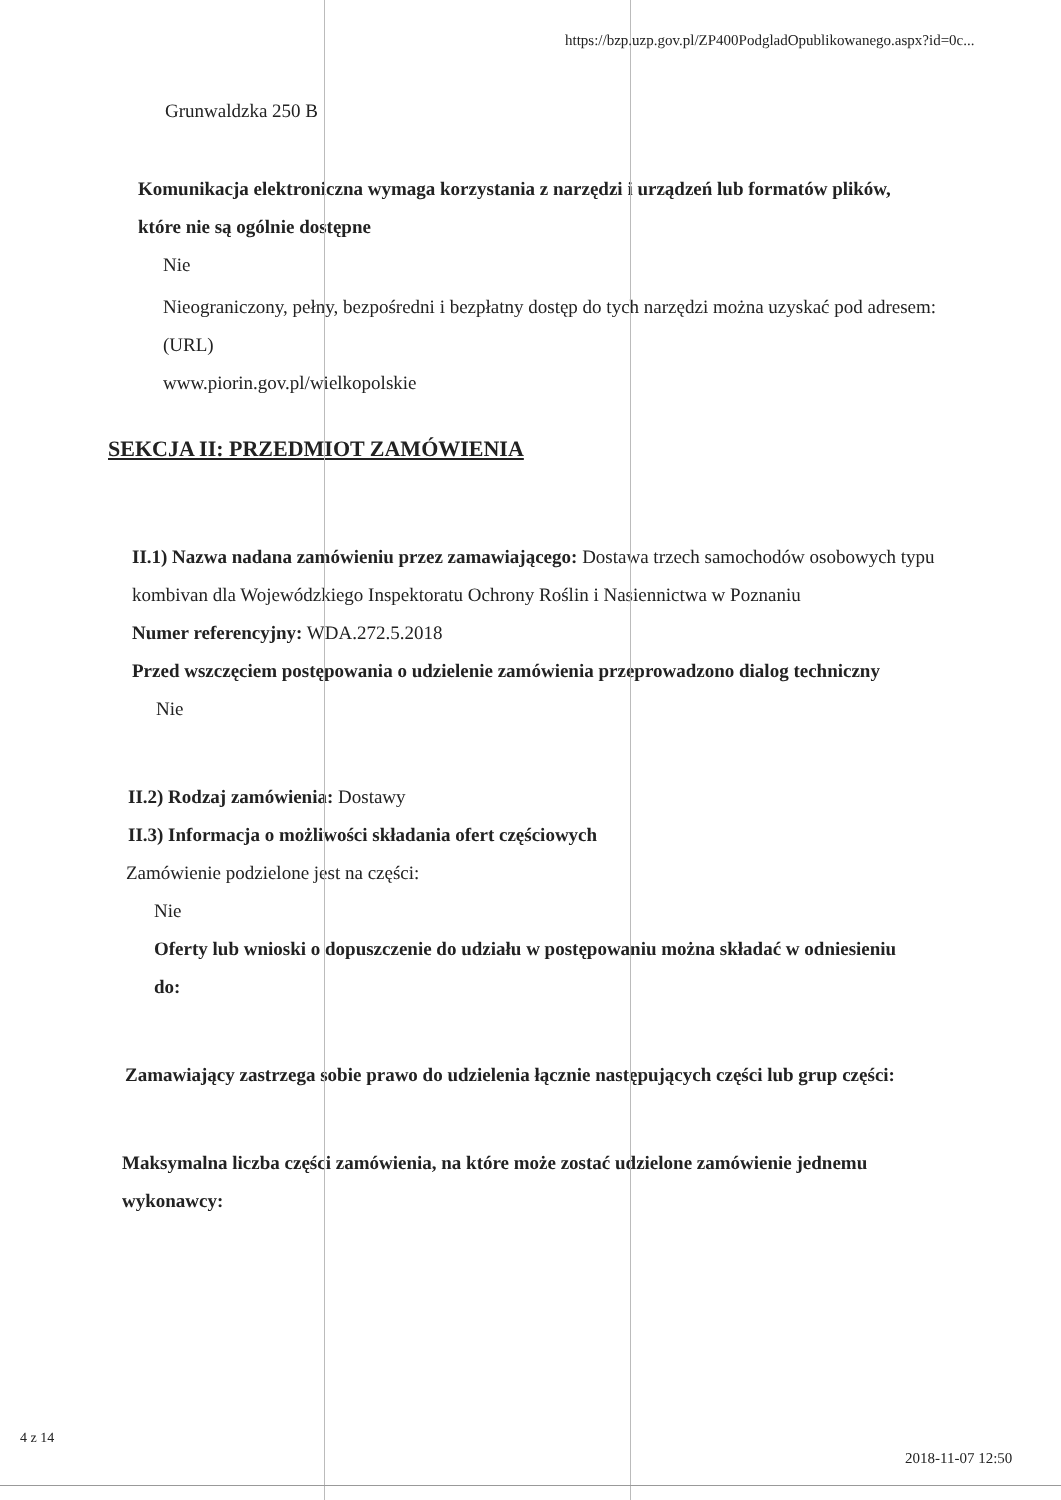https://bzp.uzp.gov.pl/ZP400PodgladOpublikowanego.aspx?id=0c...
Grunwaldzka 250 B
Komunikacja elektroniczna wymaga korzystania z narzędzi i urządzeń lub formatów plików, które nie są ogólnie dostępne
Nie
Nieograniczony, pełny, bezpośredni i bezpłatny dostęp do tych narzędzi można uzyskać pod adresem: (URL)
www.piorin.gov.pl/wielkopolskie
SEKCJA II: PRZEDMIOT ZAMÓWIENIA
II.1) Nazwa nadana zamówieniu przez zamawiającego: Dostawa trzech samochodów osobowych typu kombivan dla Wojewódzkiego Inspektoratu Ochrony Roślin i Nasiennictwa w Poznaniu
Numer referencyjny: WDA.272.5.2018
Przed wszczęciem postępowania o udzielenie zamówienia przeprowadzono dialog techniczny
Nie
II.2) Rodzaj zamówienia: Dostawy
II.3) Informacja o możliwości składania ofert częściowych
Zamówienie podzielone jest na części:
Nie
Oferty lub wnioski o dopuszczenie do udziału w postępowaniu można składać w odniesieniu do:
Zamawiający zastrzega sobie prawo do udzielenia łącznie następujących części lub grup części:
Maksymalna liczba części zamówienia, na które może zostać udzielone zamówienie jednemu wykonawcy:
4 z 14
2018-11-07 12:50